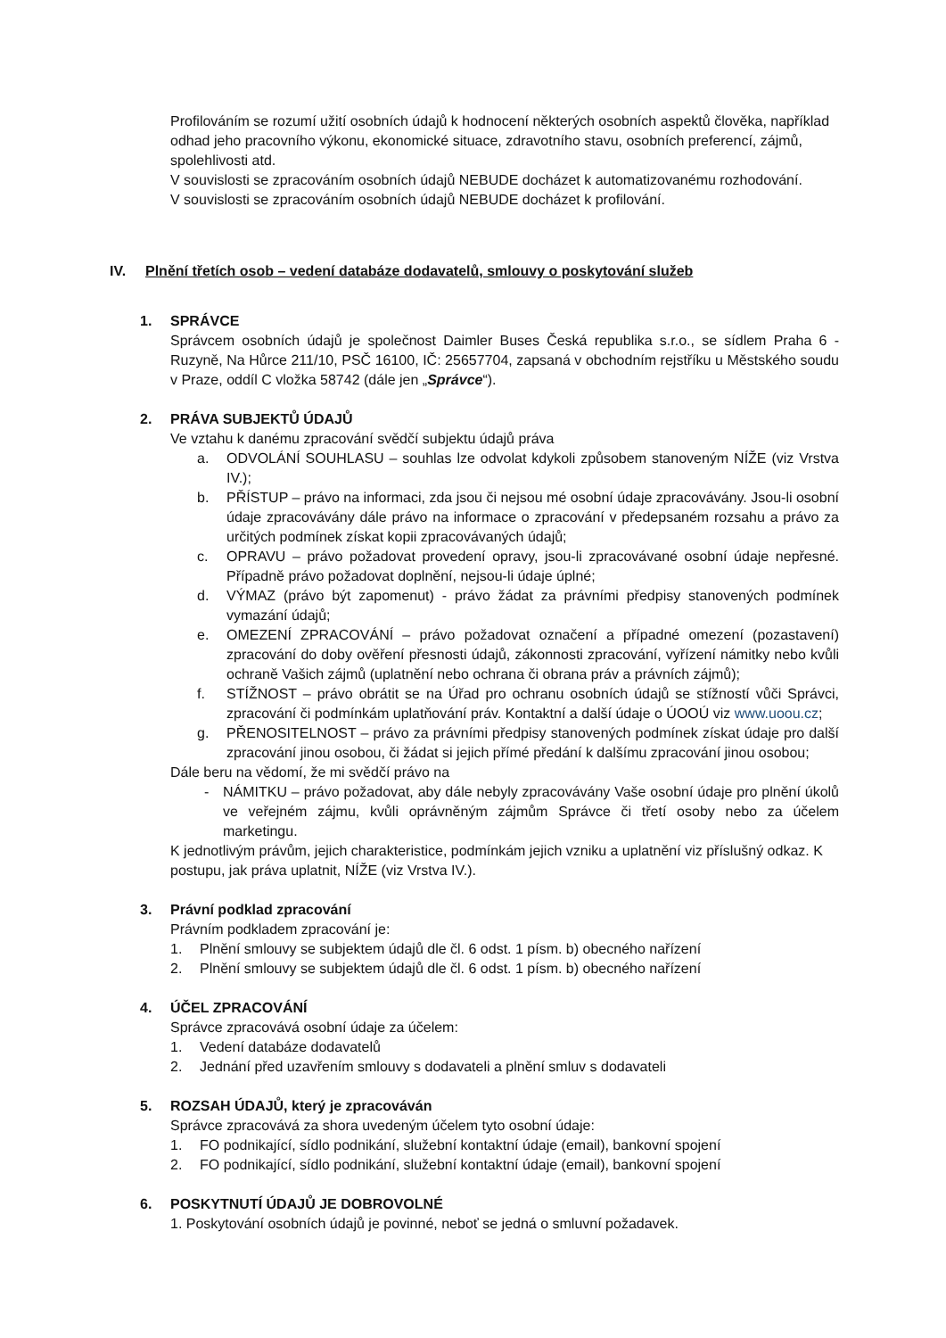Profilováním se rozumí užití osobních údajů k hodnocení některých osobních aspektů člověka, například odhad jeho pracovního výkonu, ekonomické situace, zdravotního stavu, osobních preferencí, zájmů, spolehlivosti atd.
V souvislosti se zpracováním osobních údajů NEBUDE docházet k automatizovanému rozhodování.
V souvislosti se zpracováním osobních údajů NEBUDE docházet k profilování.
IV. Plnění třetích osob – vedení databáze dodavatelů, smlouvy o poskytování služeb
1. SPRÁVCE
Správcem osobních údajů je společnost Daimler Buses Česká republika s.r.o., se sídlem Praha 6 - Ruzyně, Na Hůrce 211/10, PSČ 16100, IČ: 25657704, zapsaná v obchodním rejstříku u Městského soudu v Praze, oddíl C vložka 58742 (dále jen „Správce“).
2. PRÁVA SUBJEKTŮ ÚDAJŮ
Ve vztahu k danému zpracování svědčí subjektu údajů práva
a. ODVOLÁNÍ SOUHLASU – souhlas lze odvolat kdykoli způsobem stanoveným NÍŽE (viz Vrstva IV.);
b. PŘÍSTUP – právo na informaci, zda jsou či nejsou mé osobní údaje zpracovávány. Jsou-li osobní údaje zpracovávány dále právo na informace o zpracování v předepsaném rozsahu a právo za určitých podmínek získat kopii zpracovávaných údajů;
c. OPRAVU – právo požadovat provedení opravy, jsou-li zpracovávané osobní údaje nepřesné. Případně právo požadovat doplnění, nejsou-li údaje úplné;
d. VÝMAZ (právo být zapomenut) - právo žádat za právními předpisy stanovených podmínek vymazání údajů;
e. OMEZENÍ ZPRACOVÁNÍ – právo požadovat označení a případné omezení (pozastavení) zpracování do doby ověření přesnosti údajů, zákonnosti zpracování, vyřízení námitky nebo kvůli ochraně Vašich zájmů (uplatnění nebo ochrana či obrana práv a právních zájmů);
f. STÍŽNOST – právo obrátit se na Úřad pro ochranu osobních údajů se stížností vůči Správci, zpracování či podmínkám uplatňování práv. Kontaktní a další údaje o ÚOOÚ viz www.uoou.cz;
g. PŘENOSITELNOST – právo za právními předpisy stanovených podmínek získat údaje pro další zpracování jinou osobou, či žádat si jejich přímé předání k dalšímu zpracování jinou osobou;
Dále beru na vědomí, že mi svědčí právo na
- NÁMITKU – právo požadovat, aby dále nebyly zpracovávány Vaše osobní údaje pro plnění úkolů ve veřejném zájmu, kvůli oprávněným zájmům Správce či třetí osoby nebo za účelem marketingu.
K jednotlivým právům, jejich charakteristice, podmínkám jejich vzniku a uplatnění viz příslušný odkaz. K postupu, jak práva uplatnit, NÍŽE (viz Vrstva IV.).
3. Právní podklad zpracování
Právním podkladem zpracování je:
1. Plnění smlouvy se subjektem údajů dle čl. 6 odst. 1 písm. b) obecného nařízení
2. Plnění smlouvy se subjektem údajů dle čl. 6 odst. 1 písm. b) obecného nařízení
4. ÚČEL ZPRACOVÁNÍ
Správce zpracovává osobní údaje za účelem:
1. Vedení databáze dodavatelů
2. Jednání před uzavřením smlouvy s dodavateli a plnění smluv s dodavateli
5. ROZSAH ÚDAJŮ, který je zpracováván
Správce zpracovává za shora uvedeným účelem tyto osobní údaje:
1. FO podnikající, sídlo podnikání, služební kontaktní údaje (email), bankovní spojení
2. FO podnikající, sídlo podnikání, služební kontaktní údaje (email), bankovní spojení
6. POSKYTNUTÍ ÚDAJŮ JE DOBROVOLNÉ
1. Poskytování osobních údajů je povinné, neboť se jedná o smluvní požadavek.